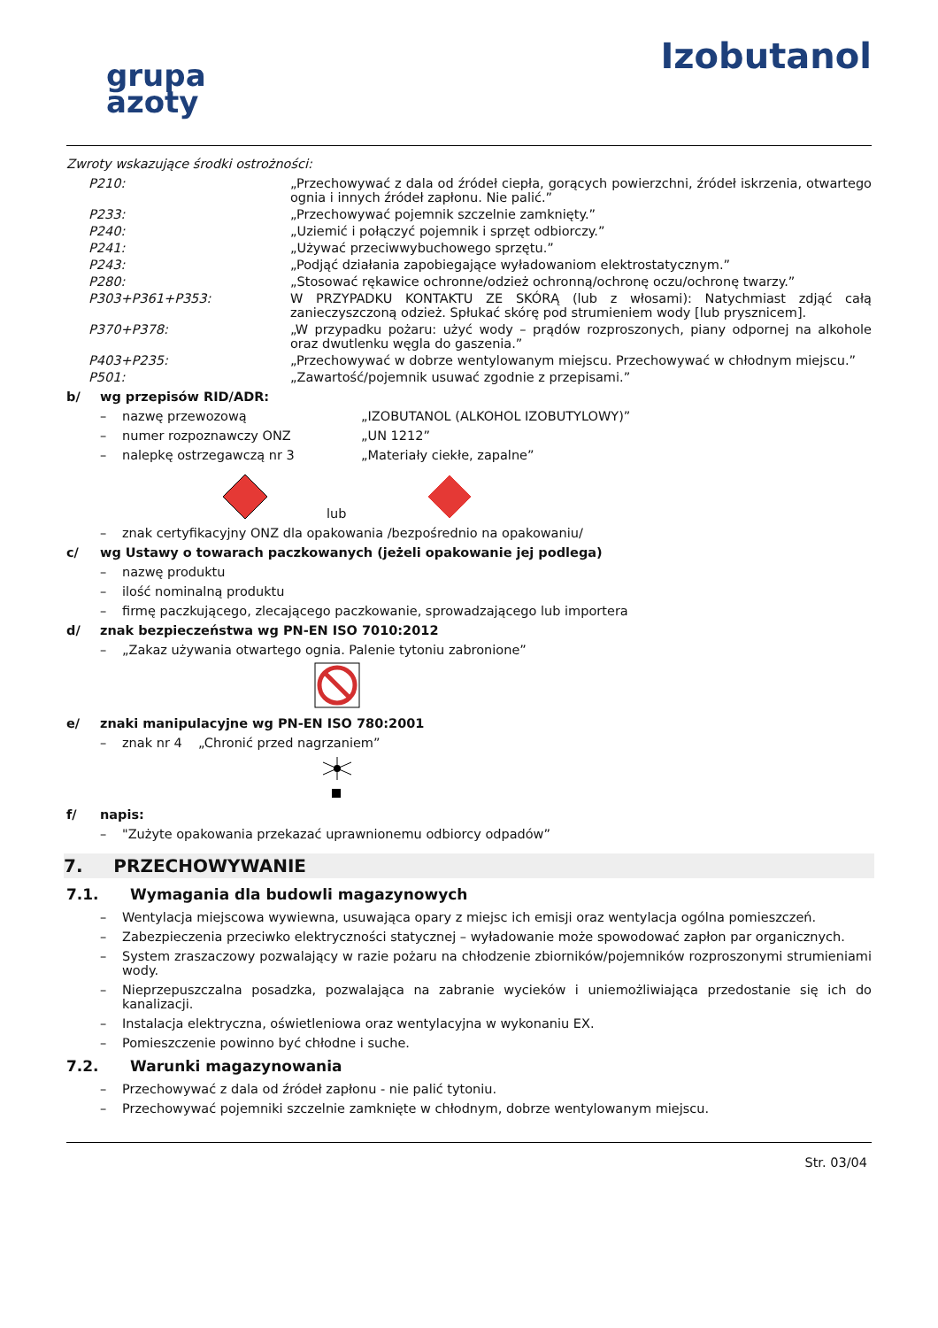grupa
azoty
Izobutanol
Zwroty wskazujące środki ostrożności:
P210: „Przechowywać z dala od źródeł ciepła, gorących powierzchni, źródeł iskrzenia, otwartego ognia i innych źródeł zapłonu. Nie palić.”
P233: „Przechowywać pojemnik szczelnie zamknięty.”
P240: „Uziemić i połączyć pojemnik i sprzęt odbiorczy.”
P241: „Używać przeciwwybuchowego sprzętu.”
P243: „Podjąć działania zapobiegające wyładowaniom elektrostatycznym.”
P280: „Stosować rękawice ochronne/odzież ochronną/ochronę oczu/ochronę twarzy.”
P303+P361+P353: W PRZYPADKU KONTAKTU ZE SKÓRĄ (lub z włosami): Natychmiast zdjąć całą zanieczyszczoną odzież. Spłukać skórę pod strumieniem wody [lub prysznicem].
P370+P378: „W przypadku pożaru: użyć wody – prądów rozproszonych, piany odpornej na alkohole oraz dwutlenku węgla do gaszenia.”
P403+P235: „Przechowywać w dobrze wentylowanym miejscu. Przechowywać w chłodnym miejscu.”
P501: „Zawartość/pojemnik usuwać zgodnie z przepisami.”
b/ wg przepisów RID/ADR:
– nazwę przewozową „IZOBUTANOL (ALKOHOL IZOBUTYLOWY)”
– numer rozpoznawczy ONZ „UN 1212”
– nalepkę ostrzegawczą nr 3 „Materiały ciekłe, zapalne”
lub
– znak certyfikacyjny ONZ dla opakowania /bezpośrednio na opakowaniu/
c/ wg Ustawy o towarach paczkowanych (jeżeli opakowanie jej podlega)
– nazwę produktu
– ilość nominalną produktu
– firmę paczkującego, zlecającego paczkowanie, sprowadzającego lub importera
d/ znak bezpieczeństwa wg PN-EN ISO 7010:2012
– „Zakaz używania otwartego ognia. Palenie tytoniu zabronione”
e/ znaki manipulacyjne wg PN-EN ISO 780:2001
– znak nr 4 „Chronić przed nagrzaniem”
f/ napis:
– "Zużyte opakowania przekazać uprawnionemu odbiorcy odpadów”
7. PRZECHOWYWANIE
7.1. Wymagania dla budowli magazynowych
– Wentylacja miejscowa wywiewna, usuwająca opary z miejsc ich emisji oraz wentylacja ogólna pomieszczeń.
– Zabezpieczenia przeciwko elektryczności statycznej – wyładowanie może spowodować zapłon par organicznych.
– System zraszaczowy pozwalający w razie pożaru na chłodzenie zbiorników/pojemników rozproszonymi strumieniami wody.
– Nieprzepuszczalna posadzka, pozwalająca na zabranie wycieków i uniemożliwiająca przedostanie się ich do kanalizacji.
– Instalacja elektryczna, oświetleniowa oraz wentylacyjna w wykonaniu EX.
– Pomieszczenie powinno być chłodne i suche.
7.2. Warunki magazynowania
– Przechowywać z dala od źródeł zapłonu - nie palić tytoniu.
– Przechowywać pojemniki szczelnie zamknięte w chłodnym, dobrze wentylowanym miejscu.
Str. 03/04